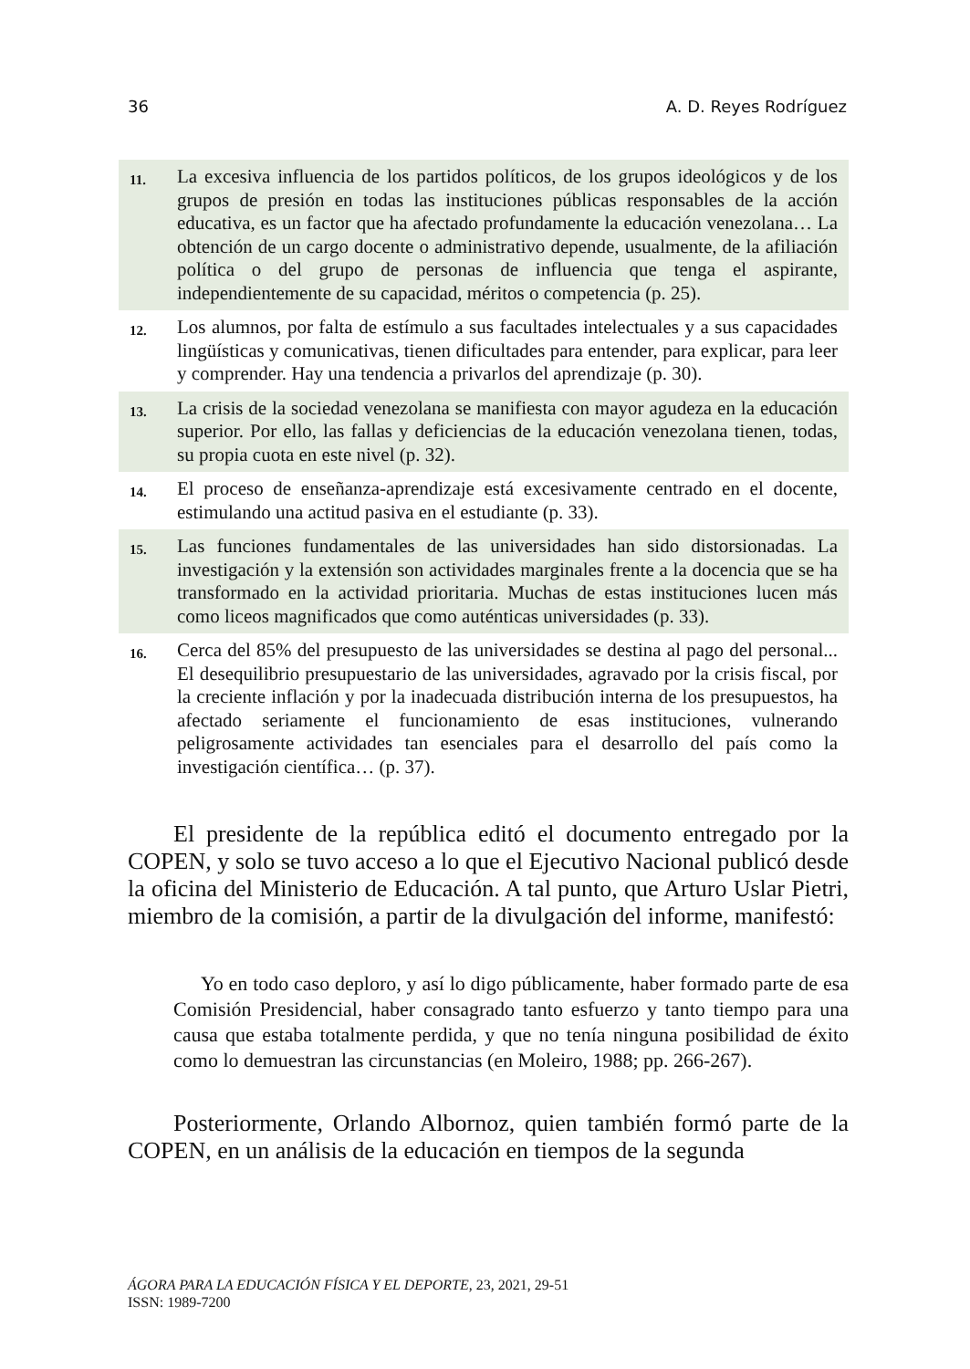36 A. D. Reyes Rodríguez
| 11. | La excesiva influencia de los partidos políticos, de los grupos ideológicos y de los grupos de presión en todas las instituciones públicas responsables de la acción educativa, es un factor que ha afectado profundamente la educación venezolana… La obtención de un cargo docente o administrativo depende, usualmente, de la afiliación política o del grupo de personas de influencia que tenga el aspirante, independientemente de su capacidad, méritos o competencia (p. 25). |
| 12. | Los alumnos, por falta de estímulo a sus facultades intelectuales y a sus capacidades lingüísticas y comunicativas, tienen dificultades para entender, para explicar, para leer y comprender. Hay una tendencia a privarlos del aprendizaje (p. 30). |
| 13. | La crisis de la sociedad venezolana se manifiesta con mayor agudeza en la educación superior. Por ello, las fallas y deficiencias de la educación venezolana tienen, todas, su propia cuota en este nivel (p. 32). |
| 14. | El proceso de enseñanza-aprendizaje está excesivamente centrado en el docente, estimulando una actitud pasiva en el estudiante (p. 33). |
| 15. | Las funciones fundamentales de las universidades han sido distorsionadas. La investigación y la extensión son actividades marginales frente a la docencia que se ha transformado en la actividad prioritaria. Muchas de estas instituciones lucen más como liceos magnificados que como auténticas universidades (p. 33). |
| 16. | Cerca del 85% del presupuesto de las universidades se destina al pago del personal... El desequilibrio presupuestario de las universidades, agravado por la crisis fiscal, por la creciente inflación y por la inadecuada distribución interna de los presupuestos, ha afectado seriamente el funcionamiento de esas instituciones, vulnerando peligrosamente actividades tan esenciales para el desarrollo del país como la investigación científica… (p. 37). |
El presidente de la república editó el documento entregado por la COPEN, y solo se tuvo acceso a lo que el Ejecutivo Nacional publicó desde la oficina del Ministerio de Educación. A tal punto, que Arturo Uslar Pietri, miembro de la comisión, a partir de la divulgación del informe, manifestó:
Yo en todo caso deploro, y así lo digo públicamente, haber formado parte de esa Comisión Presidencial, haber consagrado tanto esfuerzo y tanto tiempo para una causa que estaba totalmente perdida, y que no tenía ninguna posibilidad de éxito como lo demuestran las circunstancias (en Moleiro, 1988; pp. 266-267).
Posteriormente, Orlando Albornoz, quien también formó parte de la COPEN, en un análisis de la educación en tiempos de la segunda
ÁGORA PARA LA EDUCACIÓN FÍSICA Y EL DEPORTE, 23, 2021, 29-51
ISSN: 1989-7200